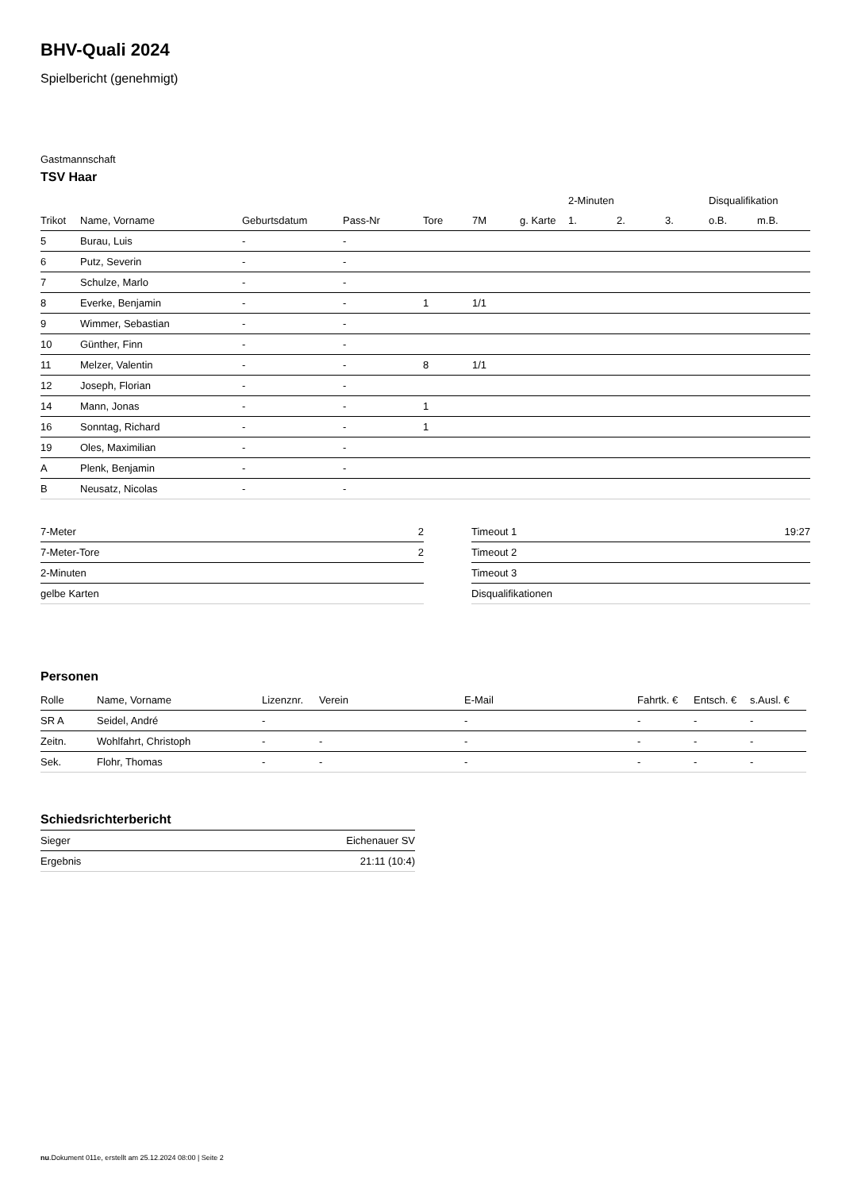BHV-Quali 2024
Spielbericht (genehmigt)
Gastmannschaft
TSV Haar
| | | | | | | | 2-Minuten | | | Disqualifikation | |
| --- | --- | --- | --- | --- | --- | --- | --- | --- | --- | --- | --- |
| Trikot | Name, Vorname | Geburtsdatum | Pass-Nr | Tore | 7M | g. Karte | 1. | 2. | 3. | o.B. | m.B. |
| 5 | Burau, Luis | - | - | | | | | | | | |
| 6 | Putz, Severin | - | - | | | | | | | | |
| 7 | Schulze, Marlo | - | - | | | | | | | | |
| 8 | Everke, Benjamin | - | - | 1 | 1/1 | | | | | | |
| 9 | Wimmer, Sebastian | - | - | | | | | | | | |
| 10 | Günther, Finn | - | - | | | | | | | | |
| 11 | Melzer, Valentin | - | - | 8 | 1/1 | | | | | | |
| 12 | Joseph, Florian | - | - | | | | | | | | |
| 14 | Mann, Jonas | - | - | 1 | | | | | | | |
| 16 | Sonntag, Richard | - | - | 1 | | | | | | | |
| 19 | Oles, Maximilian | - | - | | | | | | | | |
| A | Plenk, Benjamin | - | - | | | | | | | | |
| B | Neusatz, Nicolas | - | - | | | | | | | | |
| 7-Meter | 2 |
| 7-Meter-Tore | 2 |
| 2-Minuten | |
| gelbe Karten | |
| Timeout 1 | 19:27 |
| Timeout 2 | |
| Timeout 3 | |
| Disqualifikationen | |
Personen
| Rolle | Name, Vorname | Lizenznr. | Verein | E-Mail | Fahrtk. € | Entsch. € | s.Ausl. € |
| --- | --- | --- | --- | --- | --- | --- | --- |
| SR A | Seidel, André | - | | - | - | - | - |
| Zeitn. | Wohlfahrt, Christoph | - | - | - | - | - | - |
| Sek. | Flohr, Thomas | - | - | - | - | - | - |
Schiedsrichterbericht
| Sieger | Eichenauer SV |
| Ergebnis | 21:11 (10:4) |
nu.Dokument 011e, erstellt am 25.12.2024 08:00 | Seite 2